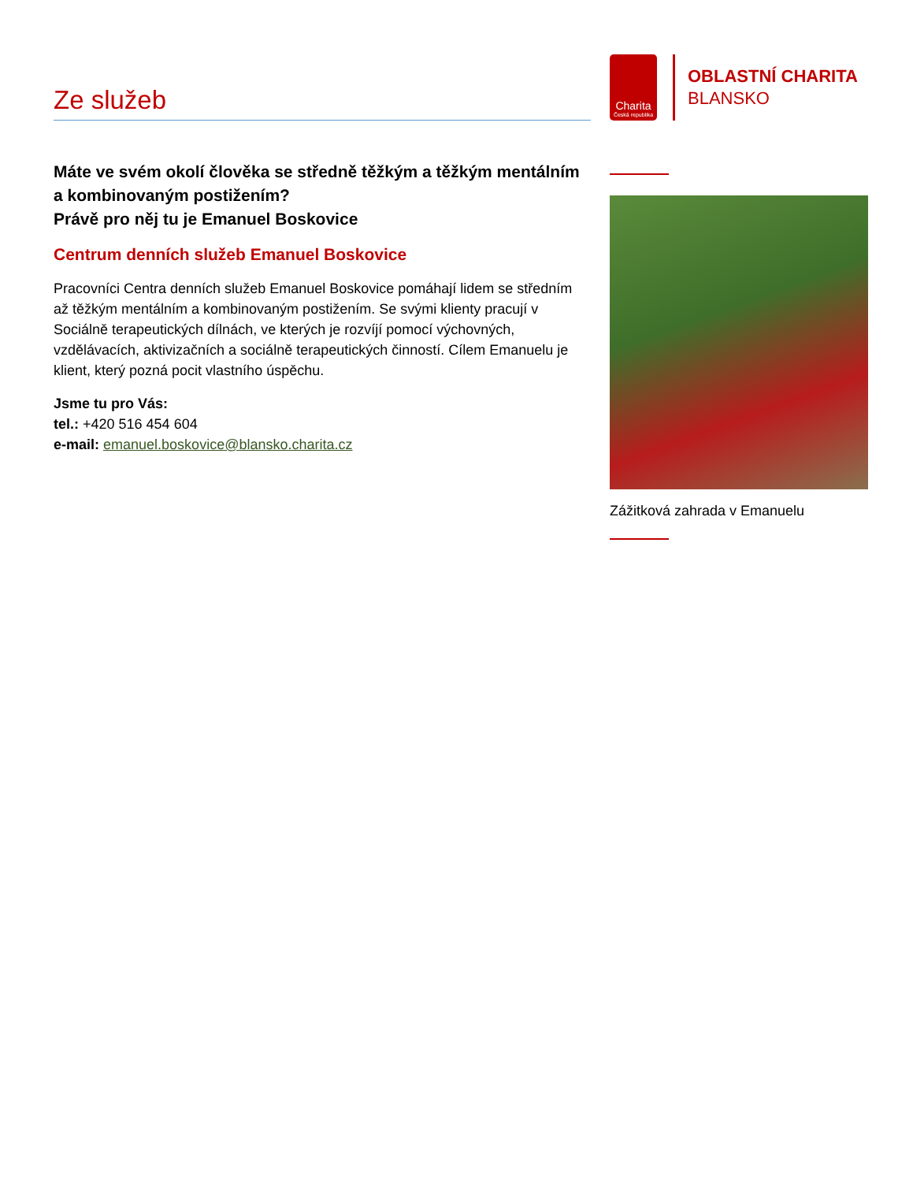Ze služeb
Máte ve svém okolí člověka se středně těžkým a těžkým mentálním a kombinovaným postižením?
Právě pro něj tu je Emanuel Boskovice
Centrum denních služeb Emanuel Boskovice
Pracovníci Centra denních služeb Emanuel Boskovice pomáhají lidem se středním až těžkým mentálním a kombinovaným postižením. Se svými klienty pracují v Sociálně terapeutických dílnách, ve kterých je rozvíjí pomocí výchovných, vzdělávacích, aktivizačních a sociálně terapeutických činností. Cílem Emanuelu je klient, který pozná pocit vlastního úspěchu.
Jsme tu pro Vás:
tel.: +420 516 454 604
e-mail: emanuel.boskovice@blansko.charita.cz
Charita
Česká republika
OBLASTNÍ CHARITA
BLANSKO
Zážitková zahrada v Emanuelu